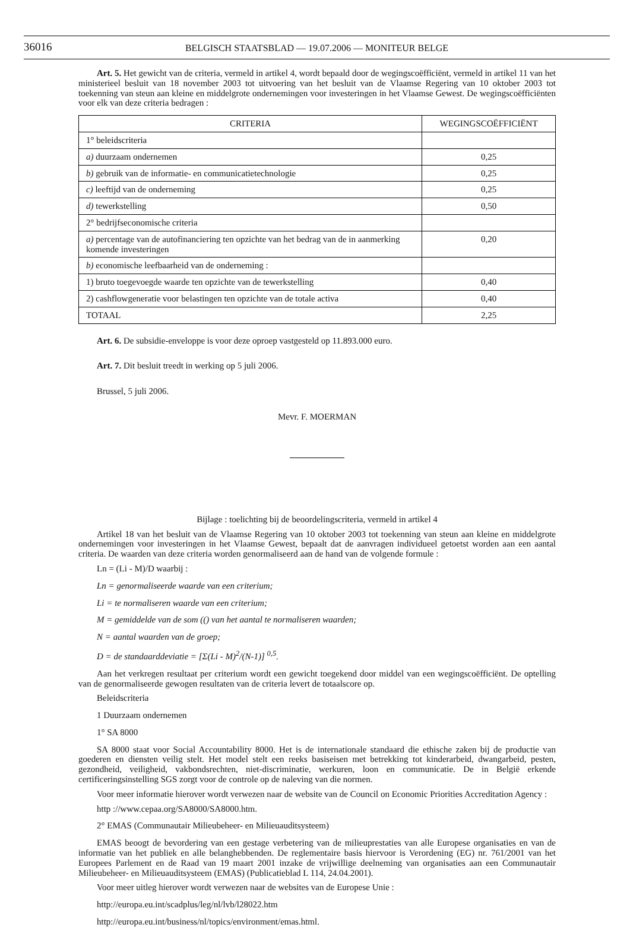36016
BELGISCH STAATSBLAD — 19.07.2006 — MONITEUR BELGE
Art. 5. Het gewicht van de criteria, vermeld in artikel 4, wordt bepaald door de wegingscoëfficiënt, vermeld in artikel 11 van het ministerieel besluit van 18 november 2003 tot uitvoering van het besluit van de Vlaamse Regering van 10 oktober 2003 tot toekenning van steun aan kleine en middelgrote ondernemingen voor investeringen in het Vlaamse Gewest. De wegingscoëfficiënten voor elk van deze criteria bedragen :
| CRITERIA | WEGINGSCOËFFICIËNT |
| --- | --- |
| 1° beleidscriteria | |
| a) duurzaam ondernemen | 0,25 |
| b) gebruik van de informatie- en communicatietechnologie | 0,25 |
| c) leeftijd van de onderneming | 0,25 |
| d) tewerkstelling | 0,50 |
| 2° bedrijfseconomische criteria | |
| a) percentage van de autofinanciering ten opzichte van het bedrag van de in aanmerking komende investeringen | 0,20 |
| b) economische leefbaarheid van de onderneming : | |
| 1) bruto toegevoegde waarde ten opzichte van de tewerkstelling | 0,40 |
| 2) cashflowgeneratie voor belastingen ten opzichte van de totale activa | 0,40 |
| TOTAAL | 2,25 |
Art. 6. De subsidie-enveloppe is voor deze oproep vastgesteld op 11.893.000 euro.
Art. 7. Dit besluit treedt in werking op 5 juli 2006.
Brussel, 5 juli 2006.
Mevr. F. MOERMAN
Bijlage : toelichting bij de beoordelingscriteria, vermeld in artikel 4
Artikel 18 van het besluit van de Vlaamse Regering van 10 oktober 2003 tot toekenning van steun aan kleine en middelgrote ondernemingen voor investeringen in het Vlaamse Gewest, bepaalt dat de aanvragen individueel getoetst worden aan een aantal criteria. De waarden van deze criteria worden genormaliseerd aan de hand van de volgende formule :
Ln = (Li - M)/D waarbij :
Ln = genormaliseerde waarde van een criterium;
Li = te normaliseren waarde van een criterium;
M = gemiddelde van de som (() van het aantal te normaliseren waarden;
N = aantal waarden van de groep;
D = de standaarddeviatie = [Σ(Li - M)<sup>2</sup>/(N-1)] <sup>0,5</sup>.
Aan het verkregen resultaat per criterium wordt een gewicht toegekend door middel van een wegingscoëfficiënt. De optelling van de genormaliseerde gewogen resultaten van de criteria levert de totaalscore op.
Beleidscriteria
1 Duurzaam ondernemen
1° SA 8000
SA 8000 staat voor Social Accountability 8000. Het is de internationale standaard die ethische zaken bij de productie van goederen en diensten veilig stelt. Het model stelt een reeks basiseisen met betrekking tot kinderarbeid, dwangarbeid, pesten, gezondheid, veiligheid, vakbondsrechten, niet-discriminatie, werkuren, loon en communicatie. De in België erkende certificeringsinstelling SGS zorgt voor de controle op de naleving van die normen.
Voor meer informatie hierover wordt verwezen naar de website van de Council on Economic Priorities Accreditation Agency :
http ://www.cepaa.org/SA8000/SA8000.htm.
2° EMAS (Communautair Milieubeheer- en Milieuauditsysteem)
EMAS beoogt de bevordering van een gestage verbetering van de milieuprestaties van alle Europese organisaties en van de informatie van het publiek en alle belanghebbenden. De reglementaire basis hiervoor is Verordening (EG) nr. 761/2001 van het Europees Parlement en de Raad van 19 maart 2001 inzake de vrijwillige deelneming van organisaties aan een Communautair Milieubeheer- en Milieuauditsysteem (EMAS) (Publicatieblad L 114, 24.04.2001).
Voor meer uitleg hierover wordt verwezen naar de websites van de Europese Unie :
http://europa.eu.int/scadplus/leg/nl/lvb/l28022.htm
http://europa.eu.int/business/nl/topics/environment/emas.html.